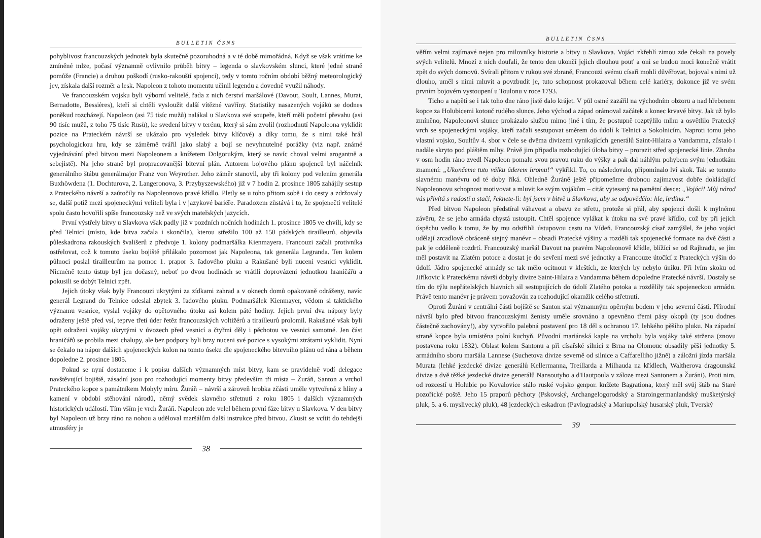BULLETIN ČSNS
pohyblivost francouzských jednotek byla skutečně pozoruhodná a v té době mimořádná. Když se však vrátíme ke zmíněné mlze, počasí významně ovlivnilo průběh bitvy – legenda o slavkovském slunci, které jedné straně pomůže (Francie) a druhou poškodí (rusko-rakouští spojenci), tedy v tomto ročním období běžný meteorologický jev, získala další rozměr a lesk. Napoleon z tohoto momentu učinil legendu a dovedně využil náhody.
Ve francouzském vojsku byli výborní velitelé, řada z nich čerství maršálové (Davout, Soult, Lannes, Murat, Bernadotte, Bessières), kteří si chtěli vysloužit další vítězné vavříny. Statistiky nasazených vojáků se dodnes poněkud rozcházejí. Napoleon (asi 75 tisíc mužů) nalákal u Slavkova své soupeře, kteří měli početní převahu (asi 90 tisíc mužů, z toho 75 tisíc Rusů), ke svedení bitvy v terénu, který si sám zvolil (rozhodnutí Napoleona vyklidit pozice na Prateckém návrší se ukázalo pro výsledek bitvy klíčové) a díky tomu, že s nimi také hrál psychologickou hru, kdy se záměrně tvářil jako slabý a bojí se nevyhnutelné porážky (viz např. známé vyjednávání před bitvou mezi Napoleonem a knížetem Dolgorukým, který se navíc choval velmi arogantně a sebejistě). Na jeho straně byl propracovanější bitevní plán. Autorem bojového plánu spojenců byl náčelník generálního štábu generálmajor Franz von Weyrother. Jeho záměr stanovil, aby tři kolony pod velením generála Buxhöwdena (1. Dochturova, 2. Langeronova, 3. Przybyszewského) již v 7 hodin 2. prosince 1805 zahájily sestup z Prateckého návrší a zaútočily na Napoleonovo pravé křídlo. Pletly se u toho přitom sobě i do cesty a zdržovaly se, další potíž mezi spojeneckými veliteli byla i v jazykové bariéře. Paradoxem zůstává i to, že spojenečtí velitelé spolu často hovořili spíše francouzsky než ve svých mateřských jazycích.
První výstřely bitvy u Slavkova však padly již v pozdních nočních hodinách 1. prosince 1805 ve chvíli, kdy se před Telnicí (místo, kde bitva začala i skončila), kterou střežilo 100 až 150 pádských tirailleurů, objevila půleskadrona rakouských švališerů z předvoje 1. kolony podmaršálka Kienmayera. Francouzi začali protivníka ostřelovat, což k tomuto úseku bojiště přilákalo pozornost jak Napoleona, tak generála Legranda. Ten kolem půlnoci poslal tirailleurům na pomoc 1. prapor 3. řadového pluku a Rakušané byli nuceni vesnici vyklidit. Nicméně tento ústup byl jen dočasný, neboť po dvou hodinách se vrátili doprovázeni jednotkou hraničářů a pokusili se dobýt Telnici zpět.
Jejich útoky však byly Francouzi ukrytými za zídkami zahrad a v oknech domů opakovaně odráženy, navíc generál Legrand do Telnice odeslal zbytek 3. řadového pluku. Podmaršálek Kienmayer, vědom si taktického významu vesnice, vyslal vojáky do opětovného útoku asi kolem páté hodiny. Jejich první dva nápory byly odraženy ještě před vsí, teprve třetí úder řetěz francouzských voltižérů a tirailleurů prolomil. Rakušané však byli opět odraženi vojáky ukrytými v úvozech před vesnicí a čtyřmi děly i pěchotou ve vesnici samotné. Jen část hraničářů se probila mezi chalupy, ale bez podpory byli brzy nuceni své pozice s vysokými ztrátami vyklidit. Nyní se čekalo na nápor dalších spojeneckých kolon na tomto úseku dle spojeneckého bitevního plánu od rána a během dopoledne 2. prosince 1805.
Pokud se nyní dostaneme i k popisu dalších významných míst bitvy, kam se pravidelně vodí delegace navštěvující bojiště, zásadní jsou pro rozhodující momenty bitvy především tři místa – Žuráň, Santon a vrchol Prateckého kopce s památníkem Mohyly míru. Žuráň – návrší a zároveň hrobka zčásti uměle vytvořená z hlíny a kamení v období stěhování národů, němý svědek slavného střetnutí z roku 1805 i dalších významných historických událostí. Tím vším je vrch Žuráň. Napoleon zde velel během první fáze bitvy u Slavkova. V den bitvy byl Napoleon už brzy ráno na nohou a uděloval maršálům další instrukce před bitvou. Zkusit se vcítit do tehdejší atmosféry je
38
BULLETIN ČSNS
věřím velmi zajímavé nejen pro milovníky historie a bitvy u Slavkova. Vojáci zkřehlí zimou zde čekali na povely svých velitelů. Mnozí z nich doufali, že tento den ukončí jejich dlouhou pouť a oni se budou moci konečně vrátit zpět do svých domovů. Svírali přitom v rukou své zbraně, Francouzi svému císaři mohli důvěřovat, bojoval s nimi už dlouho, uměl s nimi mluvit a povzbudit je, tuto schopnost prokazoval během celé kariéry, dokonce již ve svém prvním bojovém vystoupení u Toulonu v roce 1793.
Ticho a napětí se i tak toho dne ráno jistě dalo krájet. V půl osmé zazářil na východním obzoru a nad hřebenem kopce za Holubicemi kotouč rudého slunce. Jeho východ a západ orámoval začátek a konec krvavé bitvy. Jak už bylo zmíněno, Napoleonovi slunce prokázalo službu mimo jiné i tím, že postupně rozptýlilo mlhu a osvětlilo Pratecký vrch se spojeneckými vojáky, kteří začali sestupovat směrem do údolí k Telnici a Sokolnicím. Naproti tomu jeho vlastní vojsko, Soultův 4. sbor v čele se dvěma divizemi vynikajících generálů Saint-Hilaira a Vandamma, zůstalo i nadále skryto pod pláštěm mlhy. Právě jim připadla rozhodující úloha bitvy – prorazit střed spojenecké linie. Zhruba v osm hodin ráno zvedl Napoleon pomalu svou pravou ruku do výšky a pak dal náhlým pohybem svým jednotkám znamení: „Ukončeme tuto válku úderem hromu!“ vykřikl. To, co následovalo, připomínalo lví skok. Tak se tomuto slavnému manévru od té doby říká. Ohledně Žuráně ještě připomeňme drobnou zajímavost dobře dokládající Napoleonovu schopnost motivovat a mluvit ke svým vojákům – citát vytesaný na pamětní desce: „Vojáci! Můj národ vás přivítá s radostí a stačí, řeknete-li: byl jsem v bitvě u Slavkova, aby se odpovědělo: hle, hrdina.“
Před bitvou Napoleon předstíral váhavost a obavu ze střetu, protože si přál, aby spojenci došli k mylnému závěru, že se jeho armáda chystá ustoupit. Chtěl spojence vylákat k útoku na své pravé křídlo, což by při jejich úspěchu vedlo k tomu, že by mu odstřihli ústupovou cestu na Vídeň. Francouzský císař zamýšlel, že jeho vojáci udělají zrcadlově obráceně stejný manévr – obsadí Pratecké výšiny a rozdělí tak spojenecké formace na dvě části a pak je odděleně rozdrtí. Francouzský maršál Davout na pravém Napoleonově křídle, blížící se od Rajhradu, se jim měl postavit na Zlatém potoce a dostat je do sevření mezi své jednotky a Francouze útočící z Prateckých výšin do údolí. Jádro spojenecké armády se tak mělo ocitnout v kleštích, ze kterých by nebylo úniku. Při lvím skoku od Jiříkovic k Prateckému návrší dobyly divize Saint-Hilaira a Vandamma během dopoledne Pratecké návrší. Dostaly se tím do týlu nepřátelských hlavních sil sestupujících do údolí Zlatého potoka a rozdělily tak spojeneckou armádu. Právě tento manévr je právem považován za rozhodující okamžik celého střetnutí.
Oproti Žuráni v centrální části bojiště se Santon stal významným opěrným bodem v jeho severní části. Přírodní návrší bylo před bitvou francouzskými ženisty uměle srovnáno a opevněno třemi pásy okopů (ty jsou dodnes částečně zachovány!), aby vytvořilo palebná postavení pro 18 děl s ochranou 17. lehkého pěšího pluku. Na západní straně kopce byla umístěna polní kuchyň. Původní mariánská kaple na vrcholu byla vojáky také stržena (znovu postavena roku 1832). Oblast kolem Santonu a při císařské silnici z Brna na Olomouc obsadily pěší jednotky 5. armádního sboru maršála Lannese (Suchetova divize severně od silnice a Caffarelliho jižně) a záložní jízda maršála Murata (lehké jezdecké divize generálů Kellermanna, Treillarda a Milhauda na křídlech, Waltherova dragounská divize a dvě těžké jezdecké divize generálů Nansoutyho a d'Hautpoula v záloze mezi Santonem a Žuráni). Proti nim, od rozcestí u Holubic po Kovalovice stálo ruské vojsko genpor. knížete Bagrationa, který měl svůj štáb na Staré pozořické poště. Jeho 15 praporů pěchoty (Pskovský, Archangelogorodský a Staroingermanlandský mušketýrský pluk, 5. a 6. myslivecký pluk), 48 jezdeckých eskadron (Pavlogradský a Mariupolský husarský pluk, Tverský
39